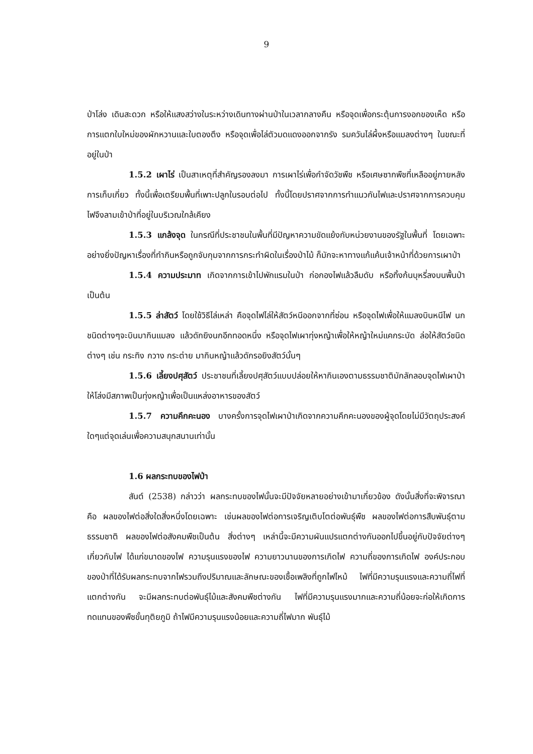9
ป่าโล่ง เดินสะดวก หรือให้แสงสว่างในระหว่างเดินทางผ่านป่าในเวลากลางคืน หรือจุดเพื่อกระตุ้นการงอกของเห็ด หรือการแตกใบใหม่ของผักหวานและใบตองตึง หรือจุดเพื่อไล่ตัวมดแดงออกจากรัง รมควันไล่ผึ้งหรือแมลงต่างๆ ในขณะที่อยู่ในป่า
1.5.2 เผาไร่ เป็นสาเหตุที่สำคัญรองลงมา การเผาไร่เพื่อกำจัดวัชพืช หรือเศษซากพืชที่เหลืออยู่ภายหลังการเก็บเกี่ยว ทั้งนี้เพื่อเตรียมพื้นที่เพาะปลูกในรอบต่อไป ทั้งนี้โดยปราศจากการทำแนวกันไฟและปราศจากการควบคุม ไฟจึงลามเข้าป่าที่อยู่ในบริเวณใกล้เคียง
1.5.3 แกล้งจุด ในกรณีที่ประชาชนในพื้นที่มีปัญหาความขัดแย้งกับหน่วยงานของรัฐในพื้นที่ โดยเฉพาะอย่างยิ่งปัญหาเรื่องที่ทำกินหรือถูกจับกุมจากการกระทำผิดในเรื่องป่าไม้ ก็มักจะหาทางแก้แค้นเจ้าหน้าที่ด้วยการเผาป่า
1.5.4 ความประมาท เกิดจากการเข้าไปพักแรมในป่า ก่อกองไฟแล้วลืมดับ หรือทิ้งก้นบุหรี่ลงบนพื้นป่า เป็นต้น
1.5.5 ล่าสัตว์ โดยใช้วิธีไล่เหล่า คือจุดไฟไล่ให้สัตว์หนีออกจากที่ซ่อน หรือจุดไฟเพื่อให้แมลงบินหนีไฟ นกชนิดต่างๆจะบินมากินแมลง แล้วดักยิงนกอีกทอดหนึ่ง หรือจุดไฟเผาทุ่งหญ้าเพื่อให้หญ้าใหม่แคกระบัด ล่อให้สัตว์ชนิดต่างๆ เช่น กระทิง กวาง กระต่าย มากินหญ้าแล้วดักรอยิงสัตว์นั้นๆ
1.5.6 เลี้ยงปศุสัตว์ ประชาชนที่เลี้ยงปศุสัตว์แบบปล่อยให้หากินเองตามธรรมชาติมักลักลอบจุดไฟเผาป่าให้โล่งมีสภาพเป็นทุ่งหญ้าเพื่อเป็นแหล่งอาหารของสัตว์
1.5.7 ความคึกคะนอง บางครั้งการจุดไฟเผาป่าเกิดจากความคึกคะนองของผู้จุดโดยไม่มีวัตถุประสงค์ใดๆแต่จุดเล่นเพื่อความสนุกสนานเท่านั้น
1.6 ผลกระทบของไฟป่า
สันต์ (2538) กล่าวว่า ผลกระทบของไฟนั้นจะมีปัจจัยหลายอย่างเข้ามาเกี่ยวข้อง ดังนั้นสิ่งที่จะพิจารณาคือ ผลของไฟต่อสิ่งใดสิ่งหนึ่งโดยเฉพาะ เช่นผลของไฟต่อการเจริญเติบโตต่อพันธุ์พืช ผลของไฟต่อการสืบพันธุ์ตามธรรมชาติ ผลของไฟต่อสังคมพืชเป็นต้น สิ่งต่างๆ เหล่านี้จะมีความผันแปรแตกต่างกันออกไปขึ้นอยู่กับปัจจัยต่างๆ เกี่ยวกับไฟ ได้แก่ขนาดของไฟ ความรุนแรงของไฟ ความยาวนานของการเกิดไฟ ความถี่ของการเกิดไฟ องค์ประกอบของป่าที่ได้รับผลกระทบจากไฟรวมถึงปริมาณและลักษณะของเชื้อเพลิงที่ถูกไฟไหม้ ไฟที่มีความรุนแรงและความถี่ไฟที่แตกต่างกัน จะมีผลกระทบต่อพันธุ์ไม้และสังคมพืชต่างกัน ไฟที่มีความรุนแรงมากและความถี่น้อยจะก่อให้เกิดการทดแทนของพืชขั้นทุติยภูมิ ถ้าไฟมีความรุนแรงน้อยและความถี่ไฟมาก พันธุ์ไม้